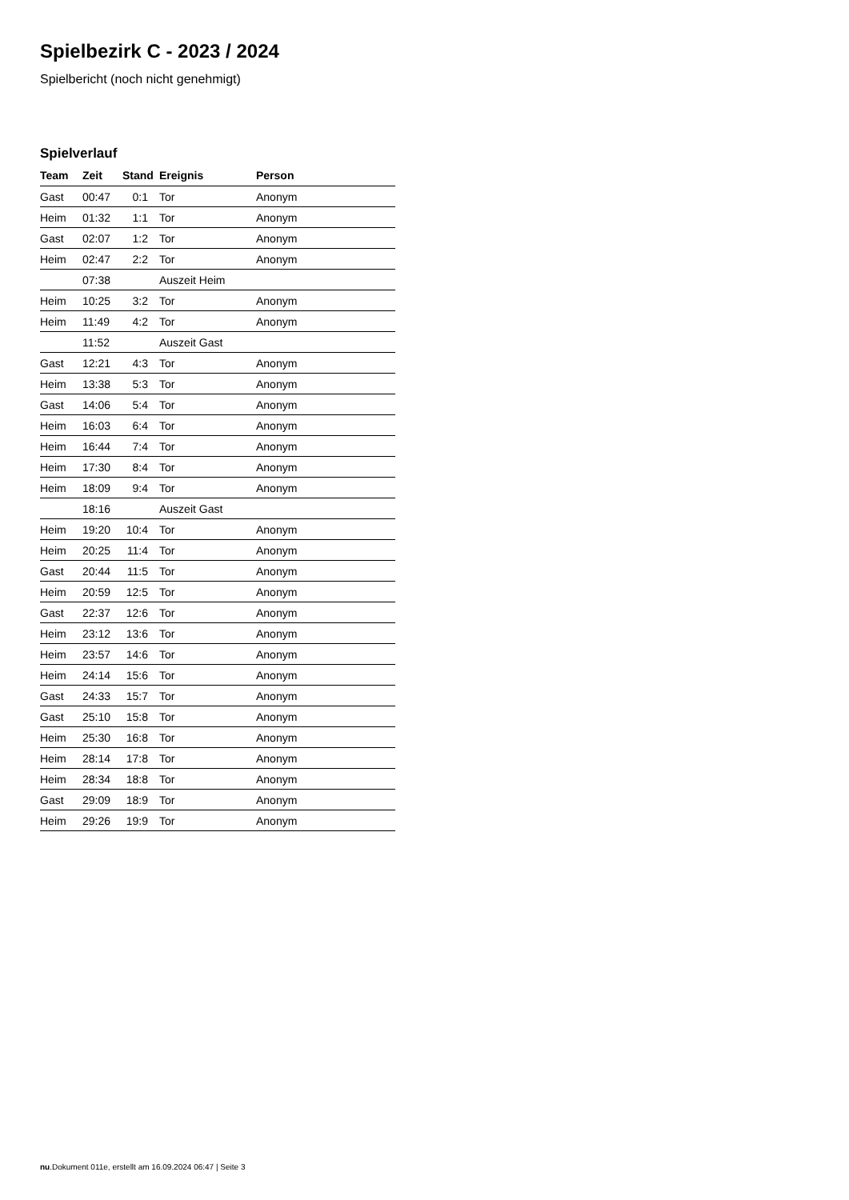Spielbezirk C - 2023 / 2024
Spielbericht (noch nicht genehmigt)
Spielverlauf
| Team | Zeit | Stand | Ereignis | Person |
| --- | --- | --- | --- | --- |
| Gast | 00:47 | 0:1 | Tor | Anonym |
| Heim | 01:32 | 1:1 | Tor | Anonym |
| Gast | 02:07 | 1:2 | Tor | Anonym |
| Heim | 02:47 | 2:2 | Tor | Anonym |
| | 07:38 | | Auszeit Heim | |
| Heim | 10:25 | 3:2 | Tor | Anonym |
| Heim | 11:49 | 4:2 | Tor | Anonym |
| | 11:52 | | Auszeit Gast | |
| Gast | 12:21 | 4:3 | Tor | Anonym |
| Heim | 13:38 | 5:3 | Tor | Anonym |
| Gast | 14:06 | 5:4 | Tor | Anonym |
| Heim | 16:03 | 6:4 | Tor | Anonym |
| Heim | 16:44 | 7:4 | Tor | Anonym |
| Heim | 17:30 | 8:4 | Tor | Anonym |
| Heim | 18:09 | 9:4 | Tor | Anonym |
| | 18:16 | | Auszeit Gast | |
| Heim | 19:20 | 10:4 | Tor | Anonym |
| Heim | 20:25 | 11:4 | Tor | Anonym |
| Gast | 20:44 | 11:5 | Tor | Anonym |
| Heim | 20:59 | 12:5 | Tor | Anonym |
| Gast | 22:37 | 12:6 | Tor | Anonym |
| Heim | 23:12 | 13:6 | Tor | Anonym |
| Heim | 23:57 | 14:6 | Tor | Anonym |
| Heim | 24:14 | 15:6 | Tor | Anonym |
| Gast | 24:33 | 15:7 | Tor | Anonym |
| Gast | 25:10 | 15:8 | Tor | Anonym |
| Heim | 25:30 | 16:8 | Tor | Anonym |
| Heim | 28:14 | 17:8 | Tor | Anonym |
| Heim | 28:34 | 18:8 | Tor | Anonym |
| Gast | 29:09 | 18:9 | Tor | Anonym |
| Heim | 29:26 | 19:9 | Tor | Anonym |
nu.Dokument 011e, erstellt am 16.09.2024 06:47 | Seite 3